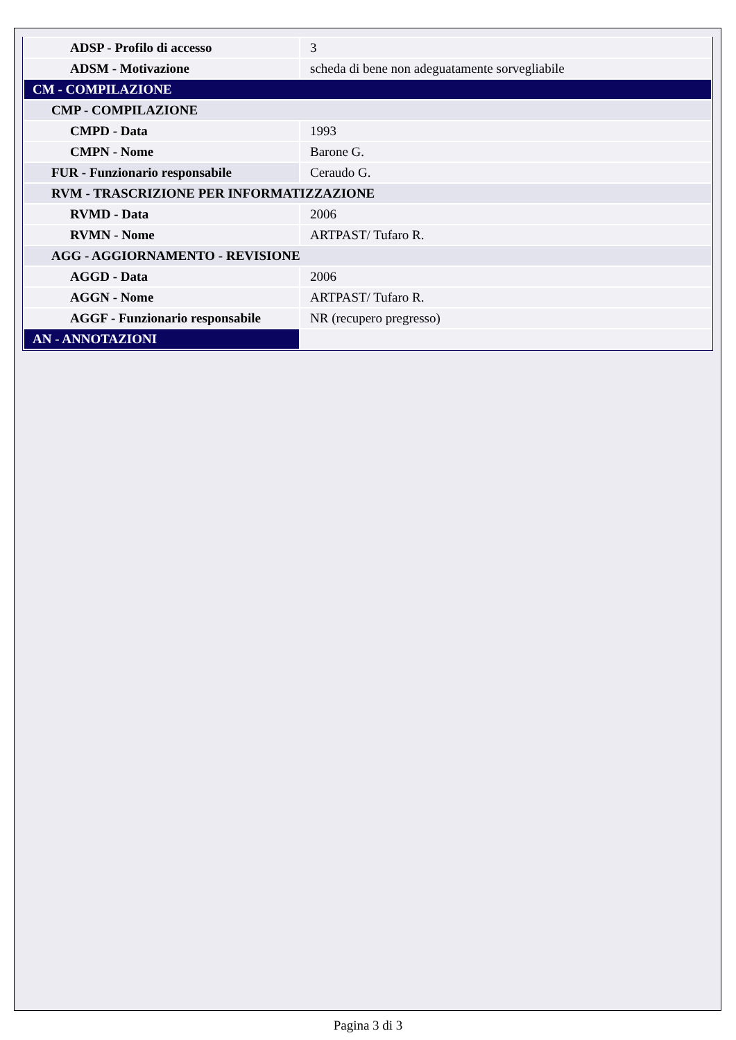| ADSP - Profilo di accesso | 3 |
| ADSM - Motivazione | scheda di bene non adeguatamente sorvegliabile |
| CM - COMPILAZIONE | |
| CMP - COMPILAZIONE | |
| CMPD - Data | 1993 |
| CMPN - Nome | Barone G. |
| FUR - Funzionario responsabile | Ceraudo G. |
| RVM - TRASCRIZIONE PER INFORMATIZZAZIONE | |
| RVMD - Data | 2006 |
| RVMN - Nome | ARTPAST/ Tufaro R. |
| AGG - AGGIORNAMENTO - REVISIONE | |
| AGGD - Data | 2006 |
| AGGN - Nome | ARTPAST/ Tufaro R. |
| AGGF - Funzionario responsabile | NR (recupero pregresso) |
| AN - ANNOTAZIONI | |
Pagina 3 di 3